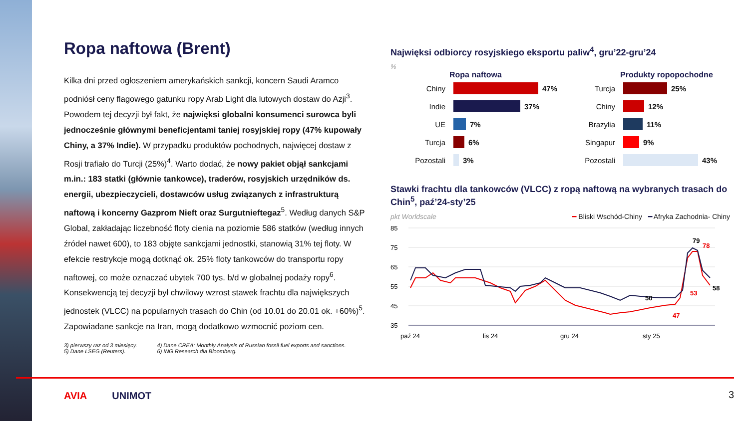Ropa naftowa (Brent)
Kilka dni przed ogłoszeniem amerykańskich sankcji, koncern Saudi Aramco podniósł ceny flagowego gatunku ropy Arab Light dla lutowych dostaw do Azji<sup>3</sup>. Powodem tej decyzji był fakt, że najwięksi globalni konsumenci surowca byli jednocześnie głównymi beneficjentami taniej rosyjskiej ropy (47% kupowały Chiny, a 37% Indie). W przypadku produktów pochodnych, najwięcej dostaw z Rosji trafiało do Turcji (25%)<sup>4</sup>. Warto dodać, że nowy pakiet objął sankcjami m.in.: 183 statki (głównie tankowce), traderów, rosyjskich urzędników ds. energii, ubezpieczycieli, dostawców usług związanych z infrastrukturą naftową i koncerny Gazprom Nieft oraz Surgutnieftegaz<sup>5</sup>. Według danych S&P Global, zakładając liczebność floty cienia na poziomie 586 statków (według innych źródeł nawet 600), to 183 objęte sankcjami jednostki, stanowią 31% tej floty. W efekcie restrykcje mogą dotknąć ok. 25% floty tankowców do transportu ropy naftowej, co może oznaczać ubytek 700 tys. b/d w globalnej podaży ropy<sup>6</sup>. Konsekwencją tej decyzji był chwilowy wzrost stawek frachtu dla największych jednostek (VLCC) na popularnych trasach do Chin (od 10.01 do 20.01 ok. +60%)<sup>5</sup>. Zapowiadane sankcje na Iran, mogą dodatkowo wzmocnić poziom cen.
3) pierwszy raz od 3 miesięcy.
5) Dane LSEG (Reuters).
4) Dane CREA: Monthly Analysis of Russian fossil fuel exports and sanctions.
6) ING Research dla Bloomberg.
Najwięksi odbiorcy rosyjskiego eksportu paliw<sup>4</sup>, gru’22-gru’24
%
Ropa naftowa
Chiny 47%
Indie 37%
UE 7%
Turcja 6%
Pozostali 3%
Produkty ropopochodne
Turcja 25%
Chiny 12%
Brazylia 11%
Singapur 9%
Pozostali 43%
Stawki frachtu dla tankowców (VLCC) z ropą naftową na wybranych trasach do Chin<sup>5</sup>, paź’24-sty’25
pkt Worldscale ━ Bliski Wschód-Chiny ━ Afryka Zachodnia- Chiny
85
75
65
55
45
35
50
79
78
58
53
47
paź 24
lis 24
gru 24
sty 25
AVIA UNIMOT 3